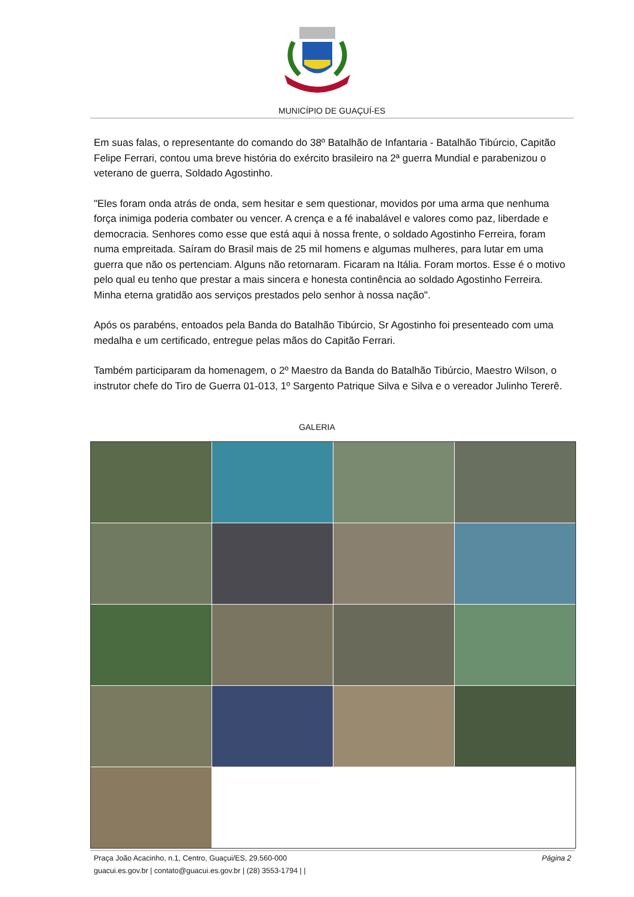MUNICÍPIO DE GUAÇUÍ-ES
Em suas falas, o representante do comando do 38º Batalhão de Infantaria - Batalhão Tibúrcio, Capitão Felipe Ferrari, contou uma breve história do exército brasileiro na 2ª guerra Mundial e parabenizou o veterano de guerra, Soldado Agostinho.
"Eles foram onda atrás de onda, sem hesitar e sem questionar, movidos por uma arma que nenhuma força inimiga poderia combater ou vencer. A crença e a fé inabalável e valores como paz, liberdade e democracia. Senhores como esse que está aqui à nossa frente, o soldado Agostinho Ferreira, foram numa empreitada. Saíram do Brasil mais de 25 mil homens e algumas mulheres, para lutar em uma guerra que não os pertenciam. Alguns não retornaram. Ficaram na Itália. Foram mortos. Esse é o motivo pelo qual eu tenho que prestar a mais sincera e honesta continência ao soldado Agostinho Ferreira. Minha eterna gratidão aos serviços prestados pelo senhor à nossa nação".
Após os parabéns, entoados pela Banda do Batalhão Tibúrcio, Sr Agostinho foi presenteado com uma medalha e um certificado, entregue pelas mãos do Capitão Ferrari.
Também participaram da homenagem, o 2º Maestro da Banda do Batalhão Tibúrcio, Maestro Wilson, o instrutor chefe do Tiro de Guerra 01-013, 1º Sargento Patrique Silva e Silva e o vereador Julinho Tererê.
GALERIA
Praça João Acacinho, n.1, Centro, Guaçui/ES, 29.560-000
guacui.es.gov.br | contato@guacui.es.gov.br | (28) 3553-1794 | |
Página 2